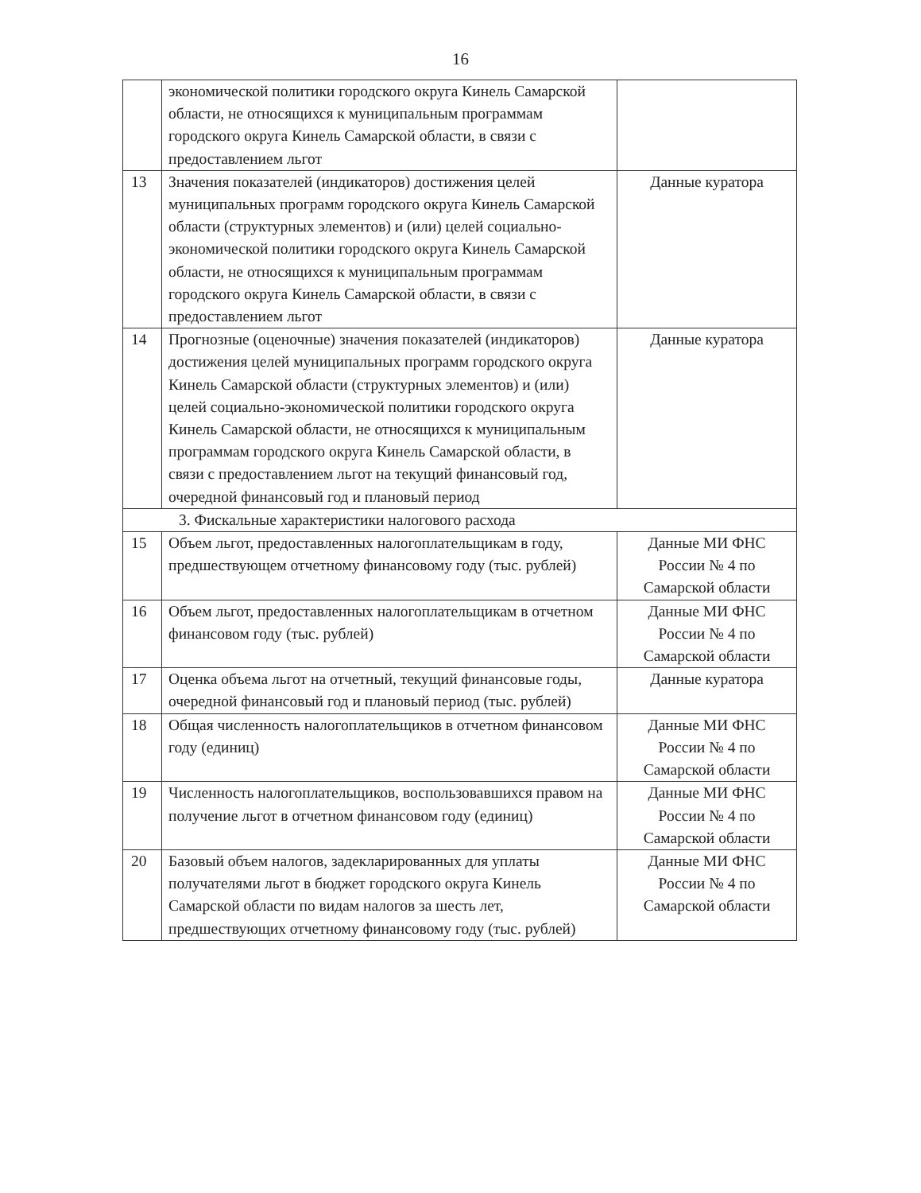16
| | экономической политики городского округа Кинель Самарской области, не относящихся к муниципальным программам городского округа Кинель Самарской области, в связи с предоставлением льгот | |
| 13 | Значения показателей (индикаторов) достижения целей муниципальных программ городского округа Кинель Самарской области (структурных элементов) и (или) целей социально-экономической политики городского округа Кинель Самарской области, не относящихся к муниципальным программам городского округа Кинель Самарской области, в связи с предоставлением льгот | Данные куратора |
| 14 | Прогнозные (оценочные) значения показателей (индикаторов) достижения целей муниципальных программ городского округа Кинель Самарской области (структурных элементов) и (или) целей социально-экономической политики городского округа Кинель Самарской области, не относящихся к муниципальным программам городского округа Кинель Самарской области, в связи с предоставлением льгот на текущий финансовый год, очередной финансовый год и плановый период | Данные куратора |
| 3. Фискальные характеристики налогового расхода | | |
| 15 | Объем льгот, предоставленных налогоплательщикам в году, предшествующем отчетному финансовому году (тыс. рублей) | Данные МИ ФНС России № 4 по Самарской области |
| 16 | Объем льгот, предоставленных налогоплательщикам в отчетном финансовом году (тыс. рублей) | Данные МИ ФНС России № 4 по Самарской области |
| 17 | Оценка объема льгот на отчетный, текущий финансовые годы, очередной финансовый год и плановый период (тыс. рублей) | Данные куратора |
| 18 | Общая численность налогоплательщиков в отчетном финансовом году (единиц) | Данные МИ ФНС России № 4 по Самарской области |
| 19 | Численность налогоплательщиков, воспользовавшихся правом на получение льгот в отчетном финансовом году (единиц) | Данные МИ ФНС России № 4 по Самарской области |
| 20 | Базовый объем налогов, задекларированных для уплаты получателями льгот в бюджет городского округа Кинель Самарской области по видам налогов за шесть лет, предшествующих отчетному финансовому году (тыс. рублей) | Данные МИ ФНС России № 4 по Самарской области |